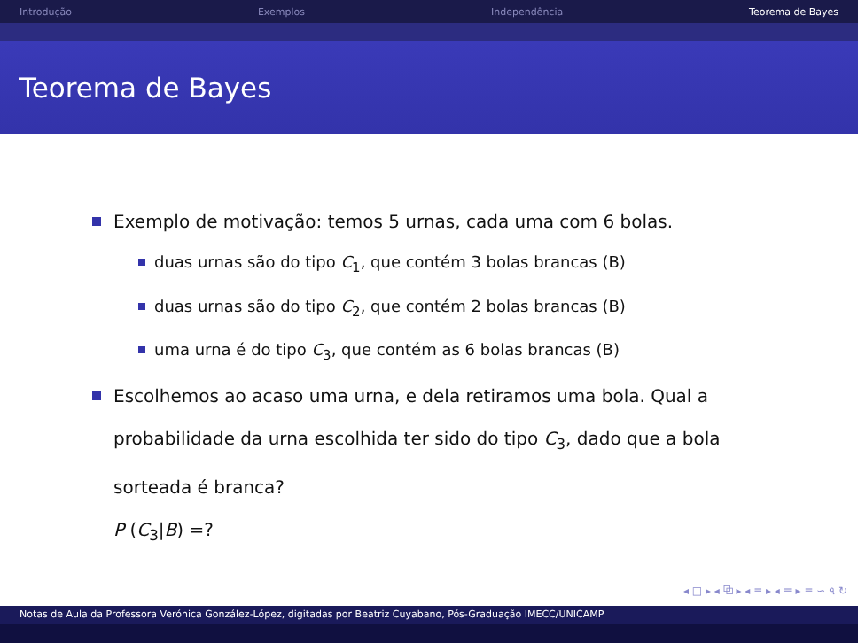Introdução Exemplos Independência Teorema de Bayes
Teorema de Bayes
Exemplo de motivação: temos 5 urnas, cada uma com 6 bolas.
duas urnas são do tipo C<sub>1</sub>, que contém 3 bolas brancas (B)
duas urnas são do tipo C<sub>2</sub>, que contém 2 bolas brancas (B)
uma urna é do tipo C<sub>3</sub>, que contém as 6 bolas brancas (B)
Escolhemos ao acaso uma urna, e dela retiramos uma bola. Qual a probabilidade da urna escolhida ter sido do tipo C<sub>3</sub>, dado que a bola sorteada é branca?
P (C<sub>3</sub>|B) =?
◂ □ ▸ ◂ ⧉ ▸ ◂ ≡ ▸ ◂ ≡ ▸ ≡ ∽ ৭ ↻
Notas de Aula da Professora Verónica González-López, digitadas por Beatriz Cuyabano, Pós-Graduação IMECC/UNICAMP